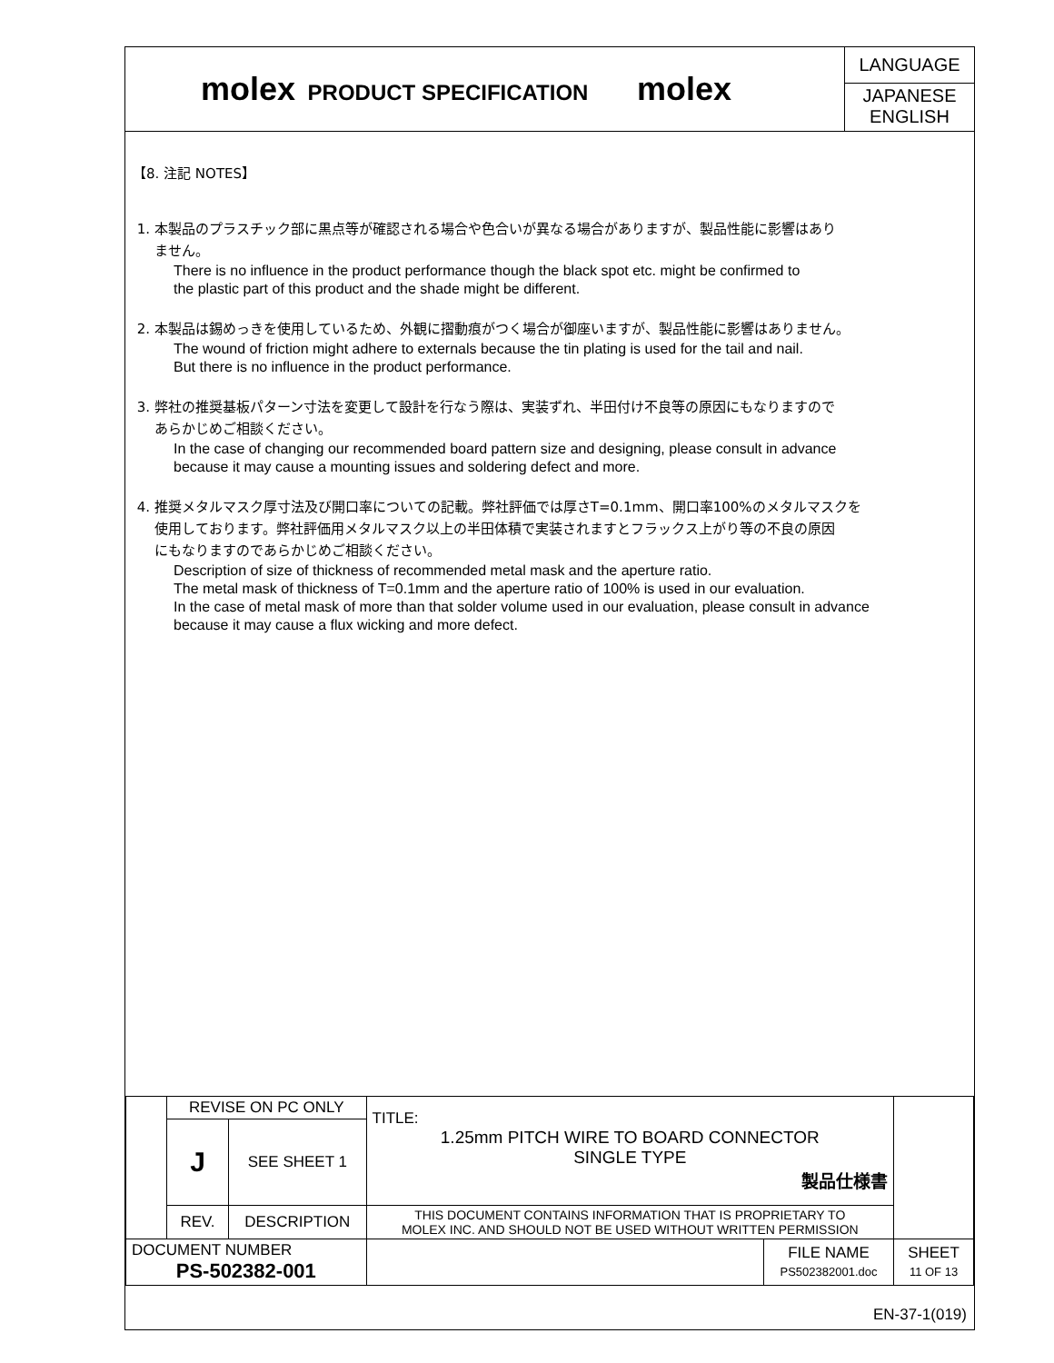molex
PRODUCT SPECIFICATION
molex
LANGUAGE
JAPANESE
ENGLISH
【8. 注記 NOTES】
1. 本製品のプラスチック部に黒点等が確認される場合や色合いが異なる場合がありますが、製品性能に影響はあり
ません。
There is no influence in the product performance though the black spot etc. might be confirmed to
the plastic part of this product and the shade might be different.
2. 本製品は錫めっきを使用しているため、外観に摺動痕がつく場合が御座いますが、製品性能に影響はありません。
The wound of friction might adhere to externals because the tin plating is used for the tail and nail.
But there is no influence in the product performance.
3. 弊社の推奨基板パターン寸法を変更して設計を行なう際は、実装ずれ、半田付け不良等の原因にもなりますので
あらかじめご相談ください。
In the case of changing our recommended board pattern size and designing, please consult in advance
because it may cause a mounting issues and soldering defect and more.
4. 推奨メタルマスク厚寸法及び開口率についての記載。弊社評価では厚さT=0.1mm、開口率100%のメタルマスクを
使用しております。弊社評価用メタルマスク以上の半田体積で実装されますとフラックス上がり等の不良の原因
にもなりますのであらかじめご相談ください。
Description of size of thickness of recommended metal mask and the aperture ratio.
The metal mask of thickness of T=0.1mm and the aperture ratio of 100% is used in our evaluation.
In the case of metal mask of more than that solder volume used in our evaluation, please consult in advance
because it may cause a flux wicking and more defect.
| | REVISE ON PC ONLY | | TITLE: 1.25mm PITCH WIRE TO BOARD CONNECTOR SINGLE TYPE 製品仕様書 | | |
| | J | SEE SHEET 1 | | | |
| | REV. | DESCRIPTION | THIS DOCUMENT CONTAINS INFORMATION THAT IS PROPRIETARY TO MOLEX INC. AND SHOULD NOT BE USED WITHOUT WRITTEN PERMISSION | | |
| DOCUMENT NUMBER PS-502382-001 | | | | FILE NAME PS502382001.doc | SHEET 11 OF 13 |
EN-37-1(019)